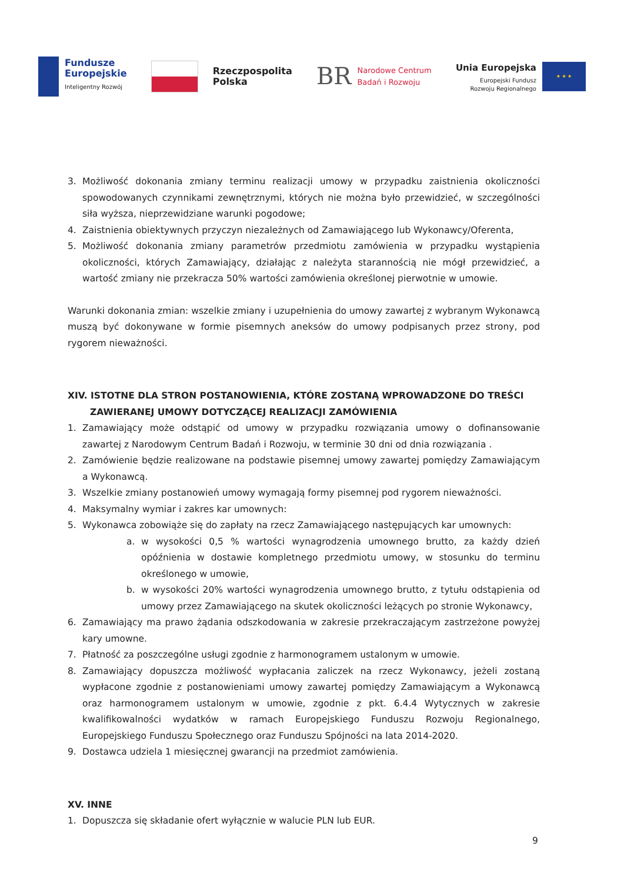Fundusze
Europejskie
Inteligentny Rozwój
Rzeczpospolita
Polska
BR
Narodowe Centrum
Badań i Rozwoju
Unia Europejska
Europejski Fundusz
Rozwoju Regionalnego
★ ★ ★
3. Możliwość dokonania zmiany terminu realizacji umowy w przypadku zaistnienia okoliczności spowodowanych czynnikami zewnętrznymi, których nie można było przewidzieć, w szczególności siła wyższa, nieprzewidziane warunki pogodowe;
4. Zaistnienia obiektywnych przyczyn niezależnych od Zamawiającego lub Wykonawcy/Oferenta,
5. Możliwość dokonania zmiany parametrów przedmiotu zamówienia w przypadku wystąpienia okoliczności, których Zamawiający, działając z należyta starannością nie mógł przewidzieć, a wartość zmiany nie przekracza 50% wartości zamówienia określonej pierwotnie w umowie.
Warunki dokonania zmian: wszelkie zmiany i uzupełnienia do umowy zawartej z wybranym Wykonawcą muszą być dokonywane w formie pisemnych aneksów do umowy podpisanych przez strony, pod rygorem nieważności.
XIV. ISTOTNE DLA STRON POSTANOWIENIA, KTÓRE ZOSTANĄ WPROWADZONE DO TREŚCI
ZAWIERANEJ UMOWY DOTYCZĄCEJ REALIZACJI ZAMÓWIENIA
1. Zamawiający może odstąpić od umowy w przypadku rozwiązania umowy o dofinansowanie zawartej z Narodowym Centrum Badań i Rozwoju, w terminie 30 dni od dnia rozwiązania .
2. Zamówienie będzie realizowane na podstawie pisemnej umowy zawartej pomiędzy Zamawiającym a Wykonawcą.
3. Wszelkie zmiany postanowień umowy wymagają formy pisemnej pod rygorem nieważności.
4. Maksymalny wymiar i zakres kar umownych:
5. Wykonawca zobowiąże się do zapłaty na rzecz Zamawiającego następujących kar umownych:
a. w wysokości 0,5 % wartości wynagrodzenia umownego brutto, za każdy dzień opóźnienia w dostawie kompletnego przedmiotu umowy, w stosunku do terminu określonego w umowie,
b. w wysokości 20% wartości wynagrodzenia umownego brutto, z tytułu odstąpienia od umowy przez Zamawiającego na skutek okoliczności leżących po stronie Wykonawcy,
6. Zamawiający ma prawo żądania odszkodowania w zakresie przekraczającym zastrzeżone powyżej kary umowne.
7. Płatność za poszczególne usługi zgodnie z harmonogramem ustalonym w umowie.
8. Zamawiający dopuszcza możliwość wypłacania zaliczek na rzecz Wykonawcy, jeżeli zostaną wypłacone zgodnie z postanowieniami umowy zawartej pomiędzy Zamawiającym a Wykonawcą oraz harmonogramem ustalonym w umowie, zgodnie z pkt. 6.4.4 Wytycznych w zakresie kwalifikowalności wydatków w ramach Europejskiego Funduszu Rozwoju Regionalnego, Europejskiego Funduszu Społecznego oraz Funduszu Spójności na lata 2014-2020.
9. Dostawca udziela 1 miesięcznej gwarancji na przedmiot zamówienia.
XV. INNE
1. Dopuszcza się składanie ofert wyłącznie w walucie PLN lub EUR.
9